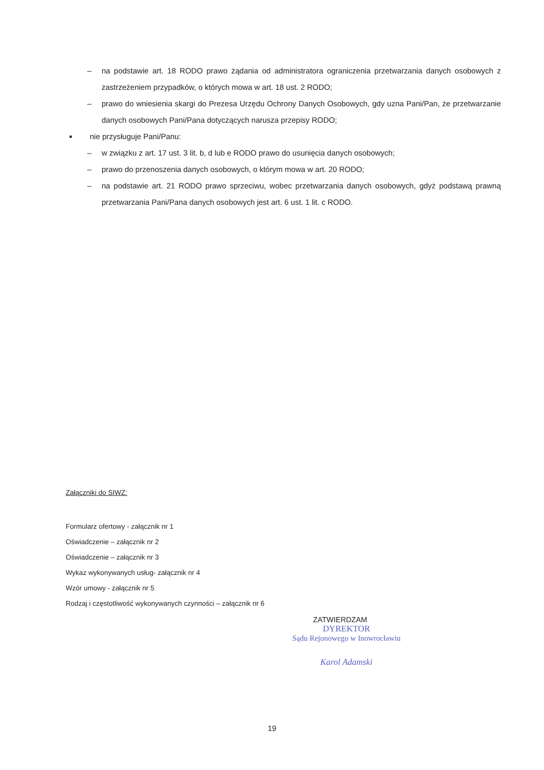– na podstawie art. 18 RODO prawo żądania od administratora ograniczenia przetwarzania danych osobowych z zastrzeżeniem przypadków, o których mowa w art. 18 ust. 2 RODO;
– prawo do wniesienia skargi do Prezesa Urzędu Ochrony Danych Osobowych, gdy uzna Pani/Pan, że przetwarzanie danych osobowych Pani/Pana dotyczących narusza przepisy RODO;
■ nie przysługuje Pani/Panu:
– w związku z art. 17 ust. 3 lit. b, d lub e RODO prawo do usunięcia danych osobowych;
– prawo do przenoszenia danych osobowych, o którym mowa w art. 20 RODO;
– na podstawie art. 21 RODO prawo sprzeciwu, wobec przetwarzania danych osobowych, gdyż podstawą prawną przetwarzania Pani/Pana danych osobowych jest art. 6 ust. 1 lit. c RODO.
Załączniki do SIWZ:
Formularz ofertowy - załącznik nr 1
Oświadczenie – załącznik nr 2
Oświadczenie – załącznik nr 3
Wykaz wykonywanych usług- załącznik nr 4
Wzór umowy - załącznik nr 5
Rodzaj i częstotliwość wykonywanych czynności – załącznik nr 6
ZATWIERDZAM
DYREKTOR
Sądu Rejonowego w Inowrocławiu
Karol Adamski
19